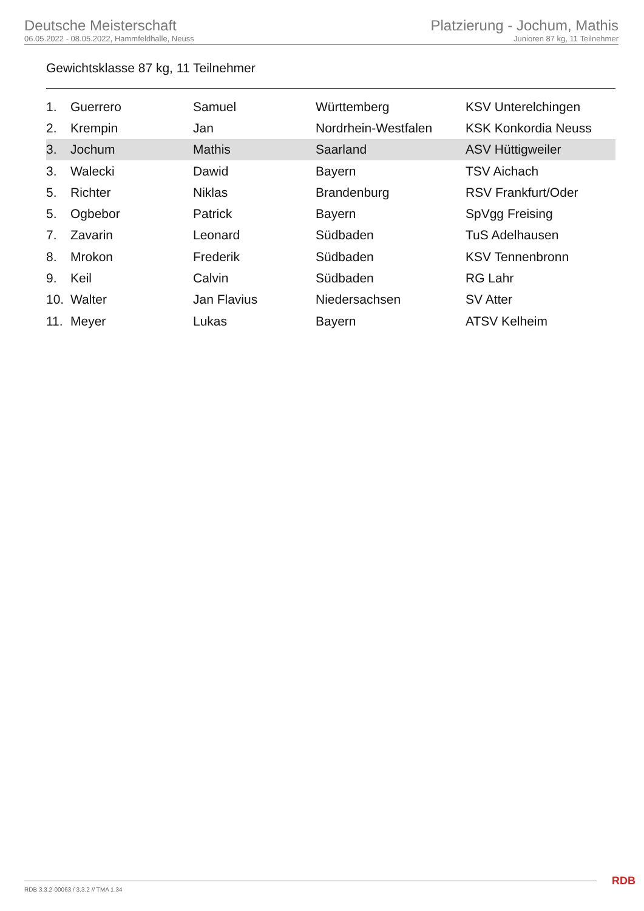Deutsche Meisterschaft
06.05.2022 - 08.05.2022, Hammfeldhalle, Neuss
Platzierung - Jochum, Mathis
Junioren 87 kg, 11 Teilnehmer
Gewichtsklasse 87 kg, 11 Teilnehmer
| 1. | Guerrero | Samuel | Württemberg | KSV Unterelchingen |
| 2. | Krempin | Jan | Nordrhein-Westfalen | KSK Konkordia Neuss |
| 3. | Jochum | Mathis | Saarland | ASV Hüttigweiler |
| 3. | Walecki | Dawid | Bayern | TSV Aichach |
| 5. | Richter | Niklas | Brandenburg | RSV Frankfurt/Oder |
| 5. | Ogbebor | Patrick | Bayern | SpVgg Freising |
| 7. | Zavarin | Leonard | Südbaden | TuS Adelhausen |
| 8. | Mrokon | Frederik | Südbaden | KSV Tennenbronn |
| 9. | Keil | Calvin | Südbaden | RG Lahr |
| 10. | Walter | Jan Flavius | Niedersachsen | SV Atter |
| 11. | Meyer | Lukas | Bayern | ATSV Kelheim |
RDB 3.3.2-00063 / 3.3.2 // TMA 1.34
RDB